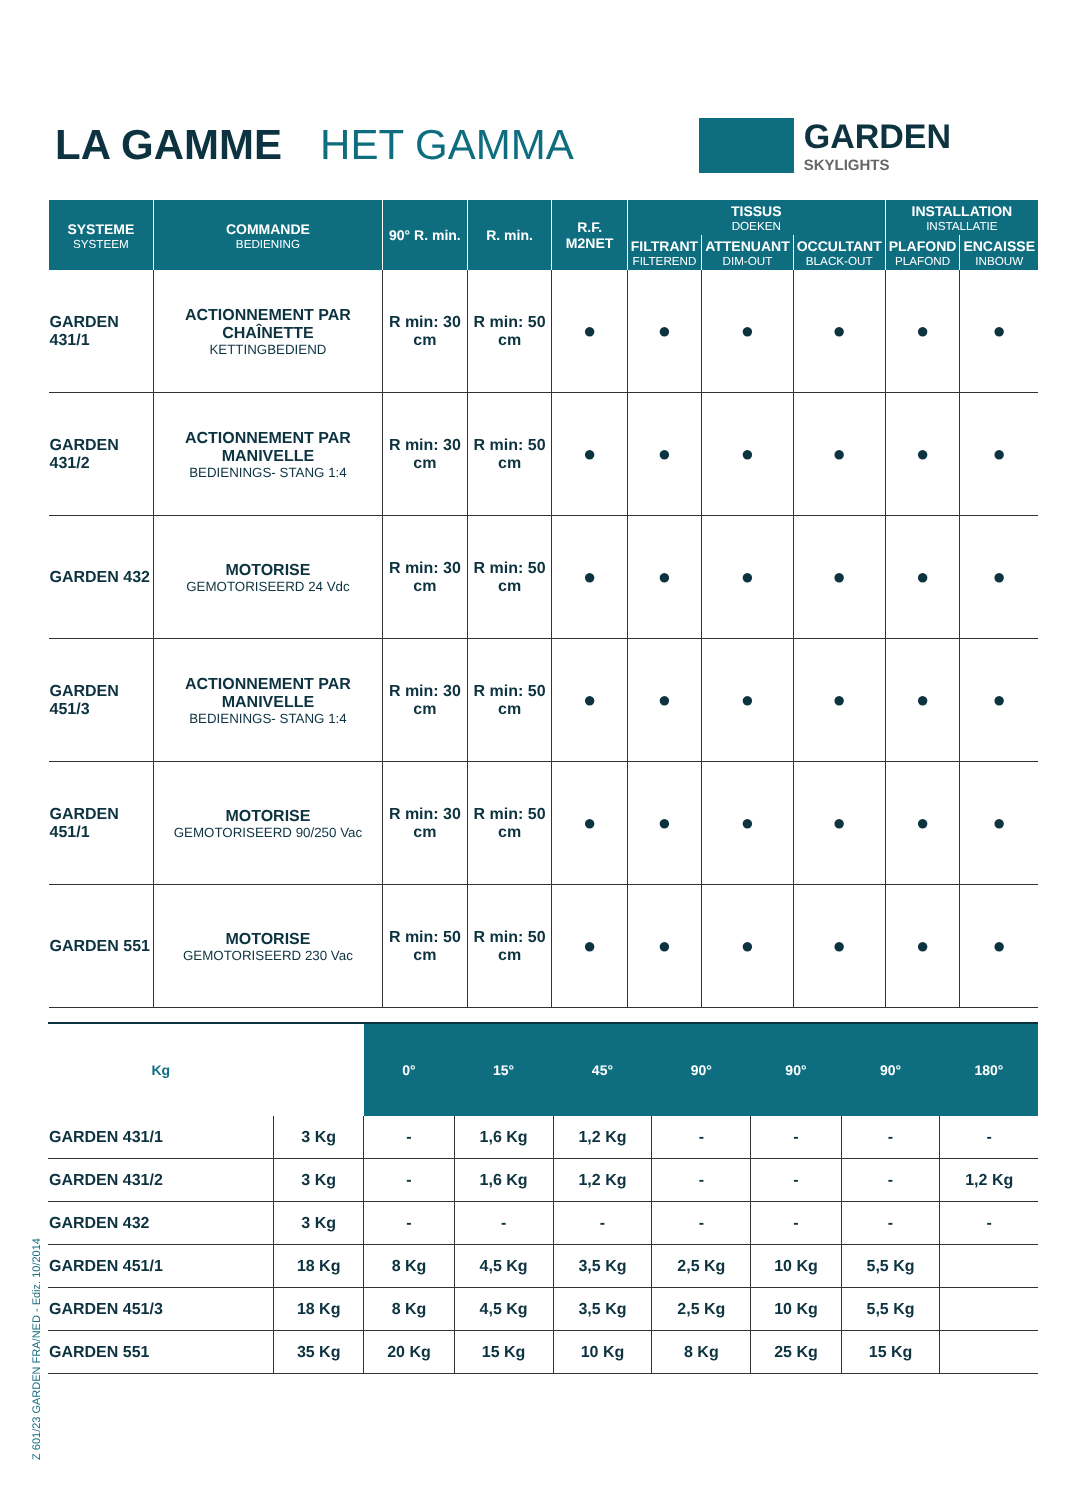Z 601/23 GARDEN FRA/NED - Ediz. 10/2014
LA GAMME HET GAMMA
GARDEN
SKYLIGHTS
| SYSTEME SYSTEEM | COMMANDE BEDIENING | 90° R. min. | R. min. | R.F. M2NET | TISSUS DOEKEN | | | INSTALLATION INSTALLATIE | |
| --- | --- | --- | --- | --- | --- | --- | --- | --- | --- |
| | | | | | FILTRANT FILTEREND | ATTENUANT DIM-OUT | OCCULTANT BLACK-OUT | PLAFOND PLAFOND | ENCAISSE INBOUW |
| GARDEN 431/1 | ACTIONNEMENT PAR CHAÎNETTE KETTINGBEDIEND | R min: 30 cm | R min: 50 cm | ● | ● | ● | ● | ● | ● |
| GARDEN 431/2 | ACTIONNEMENT PAR MANIVELLE BEDIENINGS- STANG 1:4 | R min: 30 cm | R min: 50 cm | ● | ● | ● | ● | ● | ● |
| GARDEN 432 | MOTORISE GEMOTORISEERD 24 Vdc | R min: 30 cm | R min: 50 cm | ● | ● | ● | ● | ● | ● |
| GARDEN 451/3 | ACTIONNEMENT PAR MANIVELLE BEDIENINGS- STANG 1:4 | R min: 30 cm | R min: 50 cm | ● | ● | ● | ● | ● | ● |
| GARDEN 451/1 | MOTORISE GEMOTORISEERD 90/250 Vac | R min: 30 cm | R min: 50 cm | ● | ● | ● | ● | ● | ● |
| GARDEN 551 | MOTORISE GEMOTORISEERD 230 Vac | R min: 50 cm | R min: 50 cm | ● | ● | ● | ● | ● | ● |
| Kg | | 0° | 15° | 45° | 90° | 90° | 90° | 180° |
| --- | --- | --- | --- | --- | --- | --- | --- | --- |
| GARDEN 431/1 | 3 Kg | - | 1,6 Kg | 1,2 Kg | - | - | - | - |
| GARDEN 431/2 | 3 Kg | - | 1,6 Kg | 1,2 Kg | - | - | - | 1,2 Kg |
| GARDEN 432 | 3 Kg | - | - | - | - | - | - | - |
| GARDEN 451/1 | 18 Kg | 8 Kg | 4,5 Kg | 3,5 Kg | 2,5 Kg | 10 Kg | 5,5 Kg | |
| GARDEN 451/3 | 18 Kg | 8 Kg | 4,5 Kg | 3,5 Kg | 2,5 Kg | 10 Kg | 5,5 Kg | |
| GARDEN 551 | 35 Kg | 20 Kg | 15 Kg | 10 Kg | 8 Kg | 25 Kg | 15 Kg | |